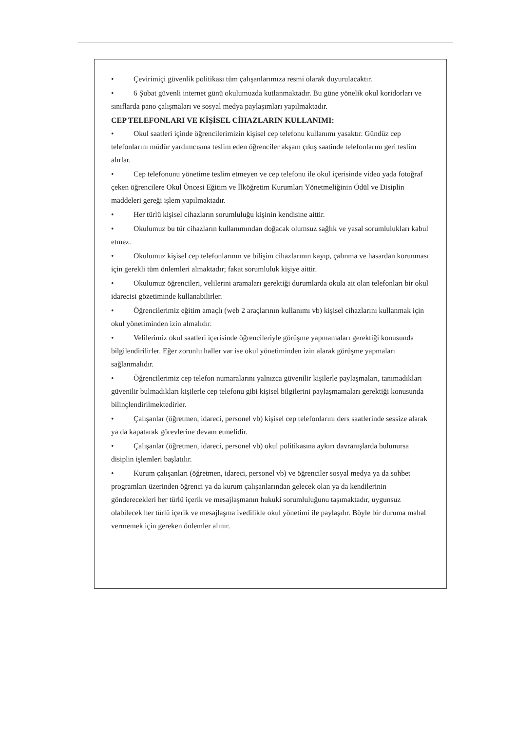• Çevirimiçi güvenlik politikası tüm çalışanlarımıza resmi olarak duyurulacaktır.
• 6 Şubat güvenli internet günü okulumuzda kutlanmaktadır. Bu güne yönelik okul koridorları ve sınıflarda pano çalışmaları ve sosyal medya paylaşımları yapılmaktadır.
CEP TELEFONLARI VE KİŞİSEL CİHAZLARIN KULLANIMI:
• Okul saatleri içinde öğrencilerimizin kişisel cep telefonu kullanımı yasaktır. Gündüz cep telefonlarını müdür yardımcısına teslim eden öğrenciler akşam çıkış saatinde telefonlarını geri teslim alırlar.
• Cep telefonunu yönetime teslim etmeyen ve cep telefonu ile okul içerisinde video yada fotoğraf çeken öğrencilere Okul Öncesi Eğitim ve İlköğretim Kurumları Yönetmeliğinin Ödül ve Disiplin maddeleri gereği işlem yapılmaktadır.
• Her türlü kişisel cihazların sorumluluğu kişinin kendisine aittir.
• Okulumuz bu tür cihazların kullanımından doğacak olumsuz sağlık ve yasal sorumlulukları kabul etmez.
• Okulumuz kişisel cep telefonlarının ve bilişim cihazlarının kayıp, çalınma ve hasardan korunması için gerekli tüm önlemleri almaktadır; fakat sorumluluk kişiye aittir.
• Okulumuz öğrencileri, velilerini aramaları gerektiği durumlarda okula ait olan telefonları bir okul idarecisi gözetiminde kullanabilirler.
• Öğrencilerimiz eğitim amaçlı (web 2 araçlarının kullanımı vb) kişisel cihazlarını kullanmak için okul yönetiminden izin almalıdır.
• Velilerimiz okul saatleri içerisinde öğrencileriyle görüşme yapmamaları gerektiği konusunda bilgilendirilirler. Eğer zorunlu haller var ise okul yönetiminden izin alarak görüşme yapmaları sağlanmalıdır.
• Öğrencilerimiz cep telefon numaralarını yalnızca güvenilir kişilerle paylaşmaları, tanımadıkları güvenilir bulmadıkları kişilerle cep telefonu gibi kişisel bilgilerini paylaşmamaları gerektiği konusunda bilinçlendirilmektedirler.
• Çalışanlar (öğretmen, idareci, personel vb) kişisel cep telefonlarını ders saatlerinde sessize alarak ya da kapatarak görevlerine devam etmelidir.
• Çalışanlar (öğretmen, idareci, personel vb) okul politikasına aykırı davranışlarda bulunursa disiplin işlemleri başlatılır.
• Kurum çalışanları (öğretmen, idareci, personel vb) ve öğrenciler sosyal medya ya da sohbet programları üzerinden öğrenci ya da kurum çalışanlarından gelecek olan ya da kendilerinin gönderecekleri her türlü içerik ve mesajlaşmanın hukuki sorumluluğunu taşımaktadır, uygunsuz olabilecek her türlü içerik ve mesajlaşma ivedilikle okul yönetimi ile paylaşılır. Böyle bir duruma mahal vermemek için gereken önlemler alınır.